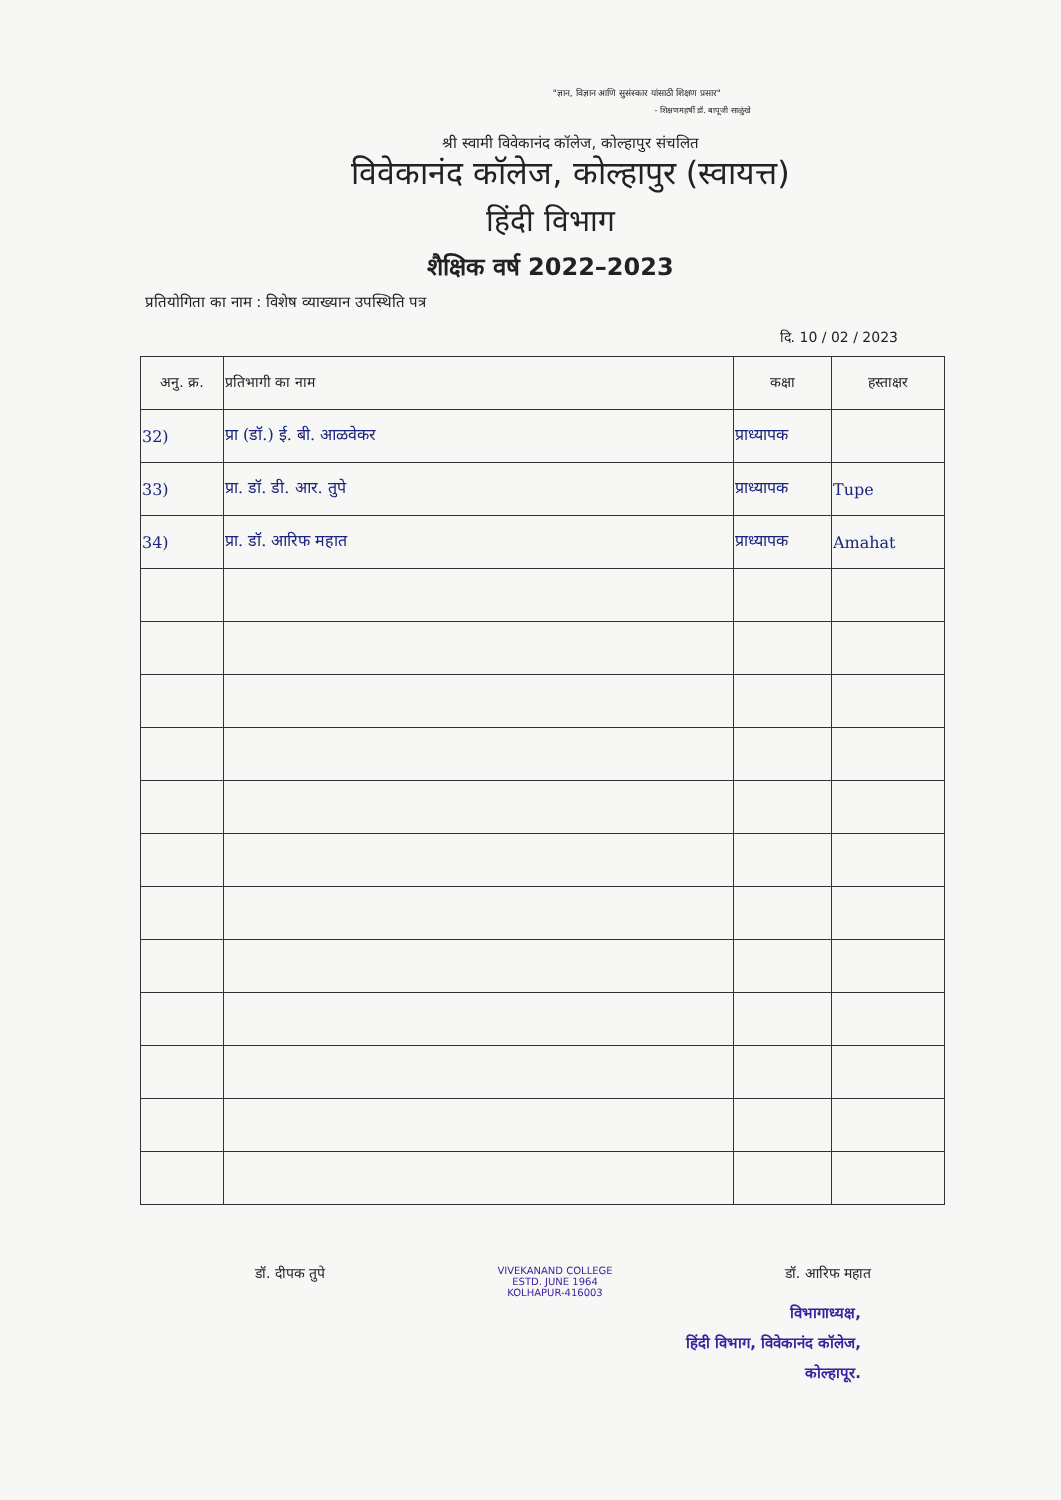"ज्ञान, विज्ञान आणि सुसंस्कार यांसाठी शिक्षण प्रसार"
- शिक्षणमहर्षी डॉ. बापूजी साळुंखे
श्री स्वामी विवेकानंद कॉलेज, कोल्हापुर संचलित
विवेकानंद कॉलेज, कोल्हापुर (स्वायत्त)
हिंदी विभाग
शैक्षिक वर्ष 2022–2023
प्रतियोगिता का नाम : विशेष व्याख्यान उपस्थिति पत्र
दि. 10 / 02 / 2023
| अनु. क्र. | प्रतिभागी का नाम | कक्षा | हस्ताक्षर |
| --- | --- | --- | --- |
| 32) | प्रा (डॉ.) ई. बी. आळवेकर | प्राध्यापक | |
| 33) | प्रा. डॉ. डी. आर. तुपे | प्राध्यापक | Tupe |
| 34) | प्रा. डॉ. आरिफ महात | प्राध्यापक | Amahat |
डॉ. दीपक तुपे
VIVEKANAND COLLEGE
ESTD. JUNE 1964
KOLHAPUR-416003
डॉ. आरिफ महात
विभागाध्यक्ष,
हिंदी विभाग, विवेकानंद कॉलेज,
कोल्हापूर.